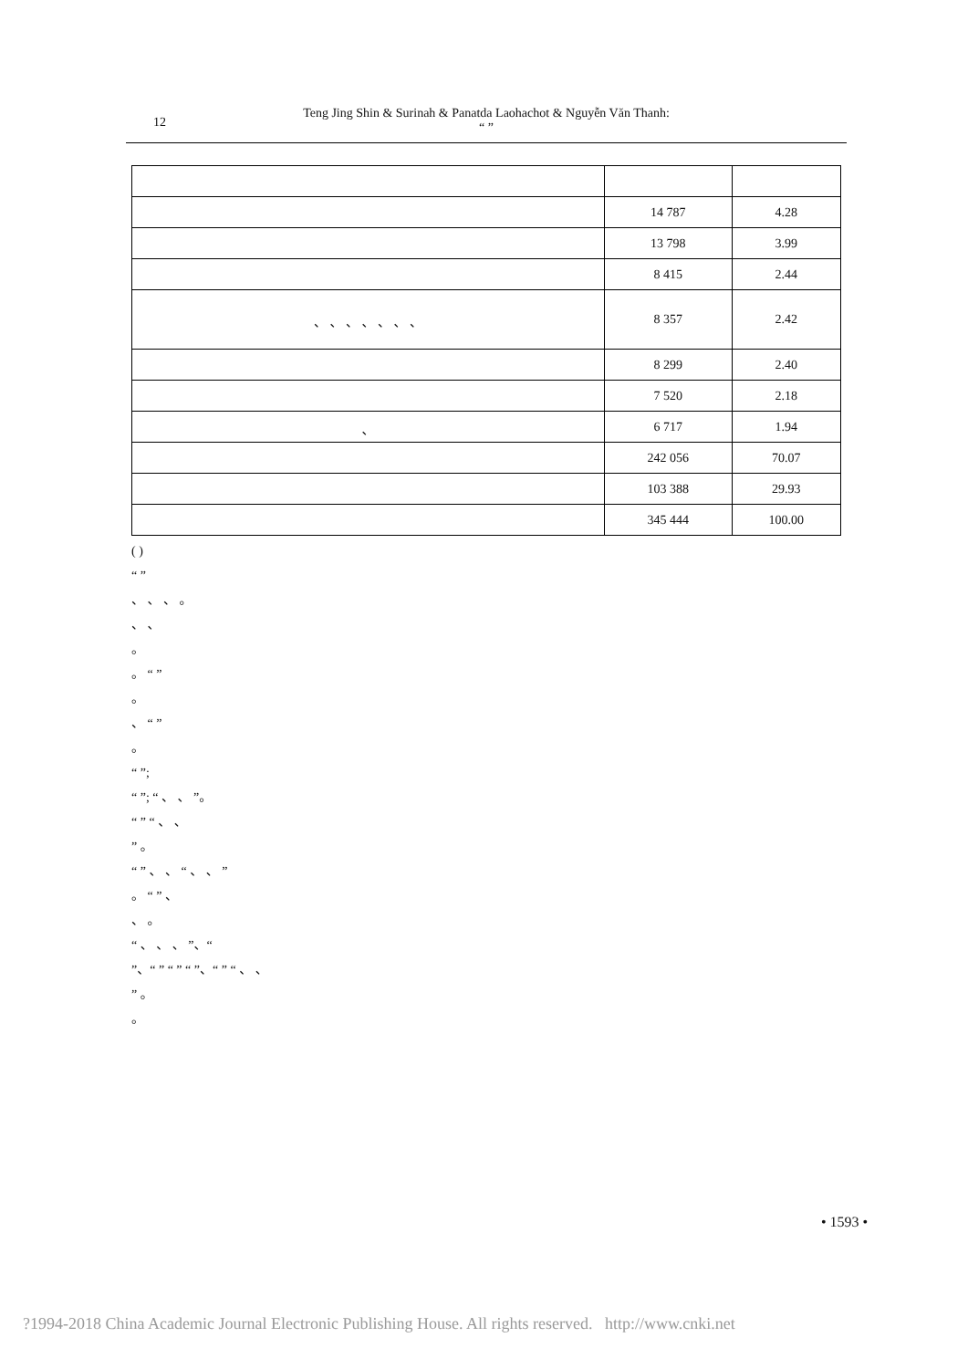12
Teng Jing Shin & Surinah & Panatda Laohachot & Nguyễn Văn Thanh:
“ ”
| | 14 787 | 4.28 |
| | 13 798 | 3.99 |
| | 8 415 | 2.44 |
| 、 、 、 、 、 、 、 | 8 357 | 2.42 |
| | 8 299 | 2.40 |
| | 7 520 | 2.18 |
| 、 | 6 717 | 1.94 |
| | 242 056 | 70.07 |
| | 103 388 | 29.93 |
| | 345 444 | 100.00 |
( )
“ ”
、 、 、 。
、 、
。
。 “ ”
。
、 “ ”
。
“ ”;
“ ”; “ 、 、 ”。
“ ” “ 、 、
” 。
“ ” 、 、 “ 、 、 ”
。 “ ” 、
、 。
“ 、 、 、 ”、“
”、“ ” “ ” “ ”、“ ” “ 、 、
” 。
。
• 1593 •
?1994-2018 China Academic Journal Electronic Publishing House. All rights reserved. http://www.cnki.net